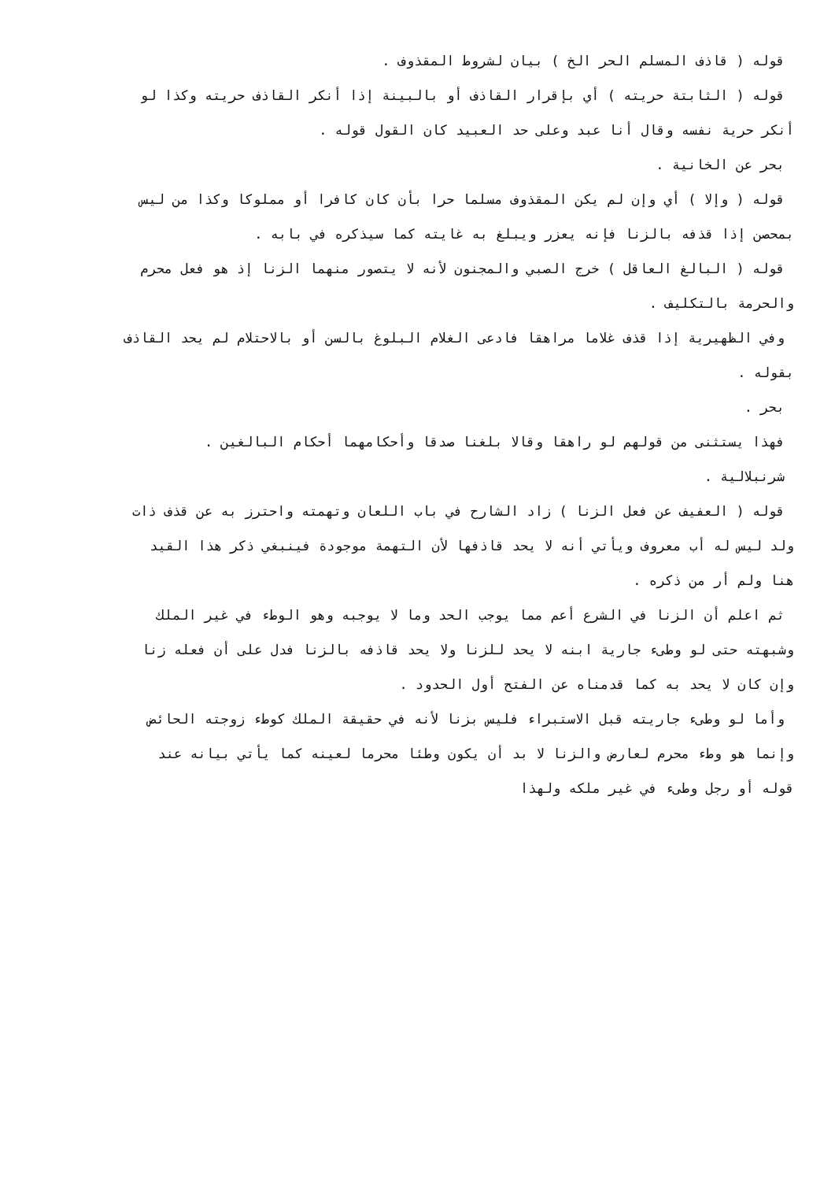قوله ( قاذف المسلم الحر الخ ) بيان لشروط المقذوف .
قوله ( الثابتة حريته ) أي بإقرار القاذف أو بالبينة إذا أنكر القاذف حريته وكذا لو
أنكر حرية نفسه وقال أنا عبد وعلى حد العبيد كان القول قوله .
بحر عن الخانية .
قوله ( وإلا ) أي وإن لم يكن المقذوف مسلما حرا بأن كان كافرا أو مملوكا وكذا من ليس
بمحصن إذا قذفه بالزنا فإنه يعزر ويبلغ به غايته كما سيذكره في بابه .
قوله ( البالغ العاقل ) خرج الصبي والمجنون لأنه لا يتصور منهما الزنا إذ هو فعل محرم
والحرمة بالتكليف .
وفي الظهيرية إذا قذف غلاما مراهقا فادعى الغلام البلوغ بالسن أو بالاحتلام لم يحد القاذف
بقوله .
بحر .
فهذا يستثنى من قولهم لو راهقا وقالا بلغنا صدقا وأحكامهما أحكام البالغين .
شرنبلالية .
قوله ( العفيف عن فعل الزنا ) زاد الشارح في باب اللعان وتهمته واحترز به عن قذف ذات
ولد ليس له أب معروف ويأتي أنه لا يحد قاذفها لأن التهمة موجودة فينبغي ذكر هذا القيد
هنا ولم أر من ذكره .
ثم اعلم أن الزنا في الشرع أعم مما يوجب الحد وما لا يوجبه وهو الوطء في غير الملك
وشبهته حتى لو وطىء جارية ابنه لا يحد للزنا ولا يحد قاذفه بالزنا فدل على أن فعله زنا
وإن كان لا يحد به كما قدمناه عن الفتح أول الحدود .
وأما لو وطىء جاريته قبل الاستبراء فليس بزنا لأنه في حقيقة الملك كوطء زوجته الحائض
وإنما هو وطء محرم لعارض والزنا لا بد أن يكون وطئا محرما لعينه كما يأتي بيانه عند
قوله أو رجل وطىء في غير ملكه ولهذا